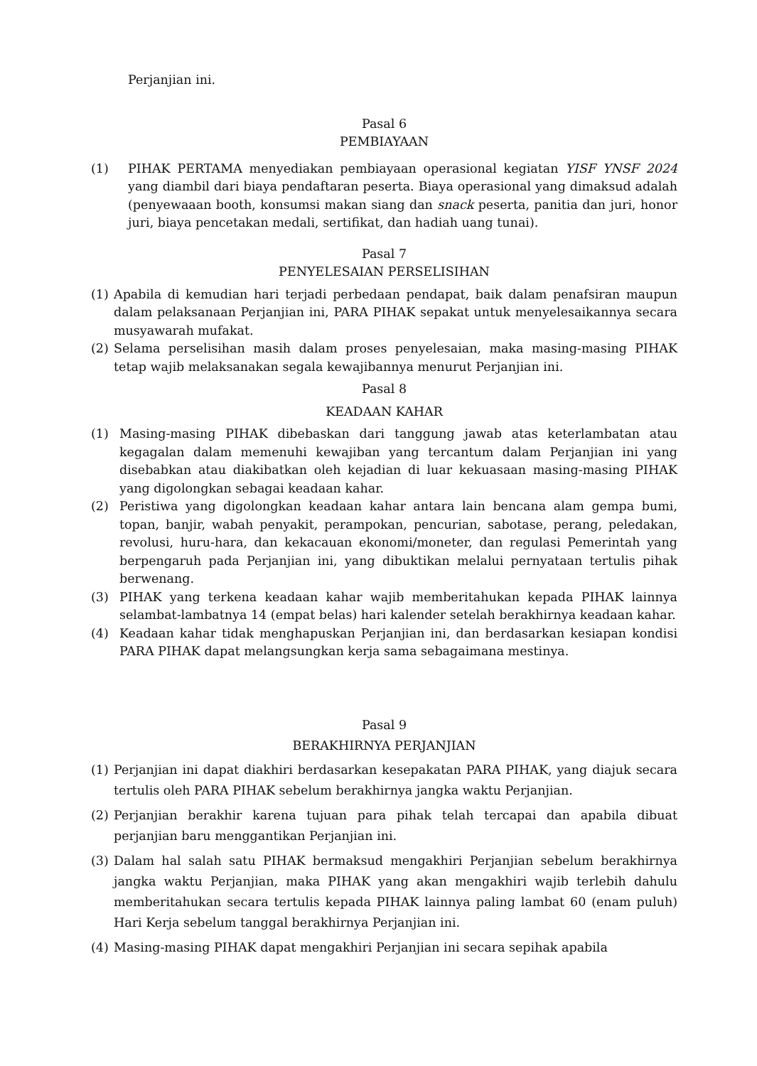Perjanjian ini.
Pasal 6
PEMBIAYAAN
(1) PIHAK PERTAMA menyediakan pembiayaan operasional kegiatan YISF YNSF 2024 yang diambil dari biaya pendaftaran peserta. Biaya operasional yang dimaksud adalah (penyewaaan booth, konsumsi makan siang dan snack peserta, panitia dan juri, honor juri, biaya pencetakan medali, sertifikat, dan hadiah uang tunai).
Pasal 7
PENYELESAIAN PERSELISIHAN
(1) Apabila di kemudian hari terjadi perbedaan pendapat, baik dalam penafsiran maupun dalam pelaksanaan Perjanjian ini, PARA PIHAK sepakat untuk menyelesaikannya secara musyawarah mufakat.
(2) Selama perselisihan masih dalam proses penyelesaian, maka masing-masing PIHAK tetap wajib melaksanakan segala kewajibannya menurut Perjanjian ini.
Pasal 8
KEADAAN KAHAR
(1) Masing-masing PIHAK dibebaskan dari tanggung jawab atas keterlambatan atau kegagalan dalam memenuhi kewajiban yang tercantum dalam Perjanjian ini yang disebabkan atau diakibatkan oleh kejadian di luar kekuasaan masing-masing PIHAK yang digolongkan sebagai keadaan kahar.
(2) Peristiwa yang digolongkan keadaan kahar antara lain bencana alam gempa bumi, topan, banjir, wabah penyakit, perampokan, pencurian, sabotase, perang, peledakan, revolusi, huru-hara, dan kekacauan ekonomi/moneter, dan regulasi Pemerintah yang berpengaruh pada Perjanjian ini, yang dibuktikan melalui pernyataan tertulis pihak berwenang.
(3) PIHAK yang terkena keadaan kahar wajib memberitahukan kepada PIHAK lainnya selambat-lambatnya 14 (empat belas) hari kalender setelah berakhirnya keadaan kahar.
(4) Keadaan kahar tidak menghapuskan Perjanjian ini, dan berdasarkan kesiapan kondisi PARA PIHAK dapat melangsungkan kerja sama sebagaimana mestinya.
Pasal 9
BERAKHIRNYA PERJANJIAN
(1) Perjanjian ini dapat diakhiri berdasarkan kesepakatan PARA PIHAK, yang diajuk secara tertulis oleh PARA PIHAK sebelum berakhirnya jangka waktu Perjanjian.
(2) Perjanjian berakhir karena tujuan para pihak telah tercapai dan apabila dibuat perjanjian baru menggantikan Perjanjian ini.
(3) Dalam hal salah satu PIHAK bermaksud mengakhiri Perjanjian sebelum berakhirnya jangka waktu Perjanjian, maka PIHAK yang akan mengakhiri wajib terlebih dahulu memberitahukan secara tertulis kepada PIHAK lainnya paling lambat 60 (enam puluh) Hari Kerja sebelum tanggal berakhirnya Perjanjian ini.
(4) Masing-masing PIHAK dapat mengakhiri Perjanjian ini secara sepihak apabila